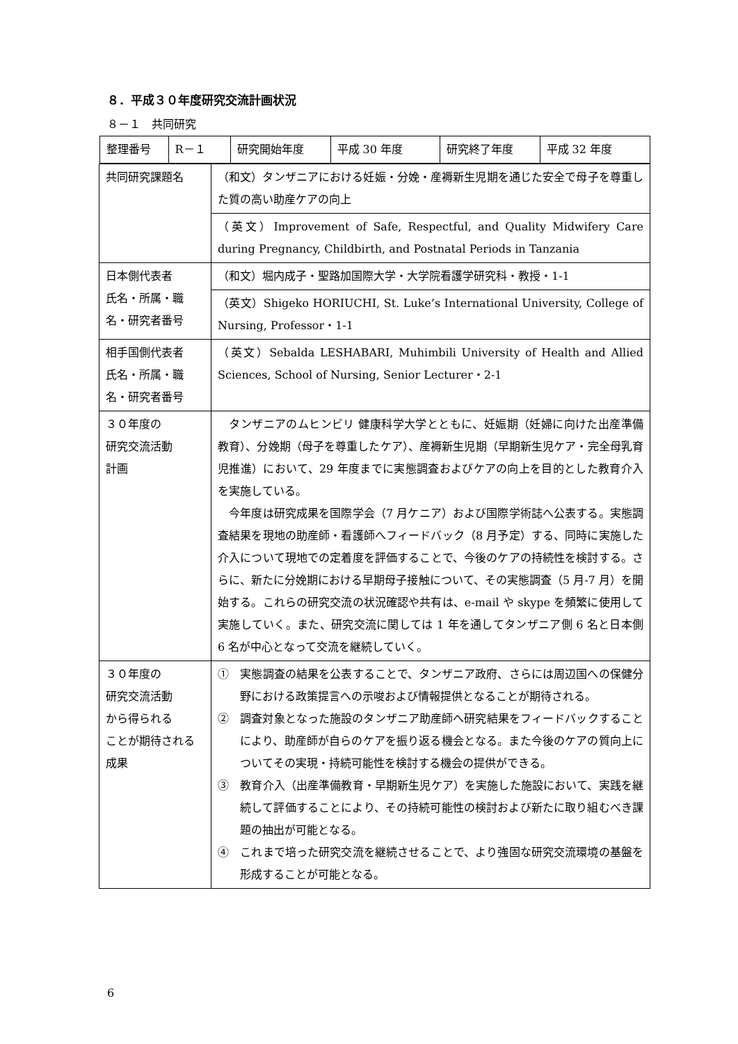８．平成３０年度研究交流計画状況
８－１　共同研究
| / 整理番号 / R－１ / 研究開始年度 / 平成 30 年度 / 研究終了年度 / 平成 32 年度 / | |
| 共同研究課題名 | （和文）タンザニアにおける妊娠・分娩・産褥新生児期を通じた安全で母子を尊重した質の高い助産ケアの向上 |
| | （英文）Improvement of Safe, Respectful, and Quality Midwifery Care during Pregnancy, Childbirth, and Postnatal Periods in Tanzania |
| 日本側代表者 氏名・所属・職名・研究者番号 | （和文）堀内成子・聖路加国際大学・大学院看護学研究科・教授・1-1 |
| | （英文）Shigeko HORIUCHI, St. Luke’s International University, College of Nursing, Professor・1-1 |
| 相手国側代表者 氏名・所属・職名・研究者番号 | （英文）Sebalda LESHABARI, Muhimbili University of Health and Allied Sciences, School of Nursing, Senior Lecturer・2-1 |
| ３０年度の 研究交流活動 計画 | タンザニアのムヒンビリ 健康科学大学とともに、妊娠期（妊婦に向けた出産準備教育）、分娩期（母子を尊重したケア）、産褥新生児期（早期新生児ケア・完全母乳育児推進）において、29 年度までに実態調査およびケアの向上を目的とした教育介入を実施している。 今年度は研究成果を国際学会（7 月ケニア）および国際学術誌へ公表する。実態調査結果を現地の助産師・看護師へフィードバック（8 月予定）する、同時に実施した介入について現地での定着度を評価することで、今後のケアの持続性を検討する。さらに、新たに分娩期における早期母子接触について、その実態調査（5 月-7 月）を開始する。これらの研究交流の状況確認や共有は、e-mail や skype を頻繁に使用して実施していく。また、研究交流に関しては 1 年を通してタンザニア側 6 名と日本側 6 名が中心となって交流を継続していく。 |
| ３０年度の 研究交流活動 から得られる ことが期待される成果 | ① 実態調査の結果を公表することで、タンザニア政府、さらには周辺国への保健分野における政策提言への示唆および情報提供となることが期待される。 ② 調査対象となった施設のタンザニア助産師へ研究結果をフィードバックすることにより、助産師が自らのケアを振り返る機会となる。また今後のケアの質向上についてその実現・持続可能性を検討する機会の提供ができる。 ③ 教育介入（出産準備教育・早期新生児ケア）を実施した施設において、実践を継続して評価することにより、その持続可能性の検討および新たに取り組むべき課題の抽出が可能となる。 ④ これまで培った研究交流を継続させることで、より強固な研究交流環境の基盤を形成することが可能となる。 |
6